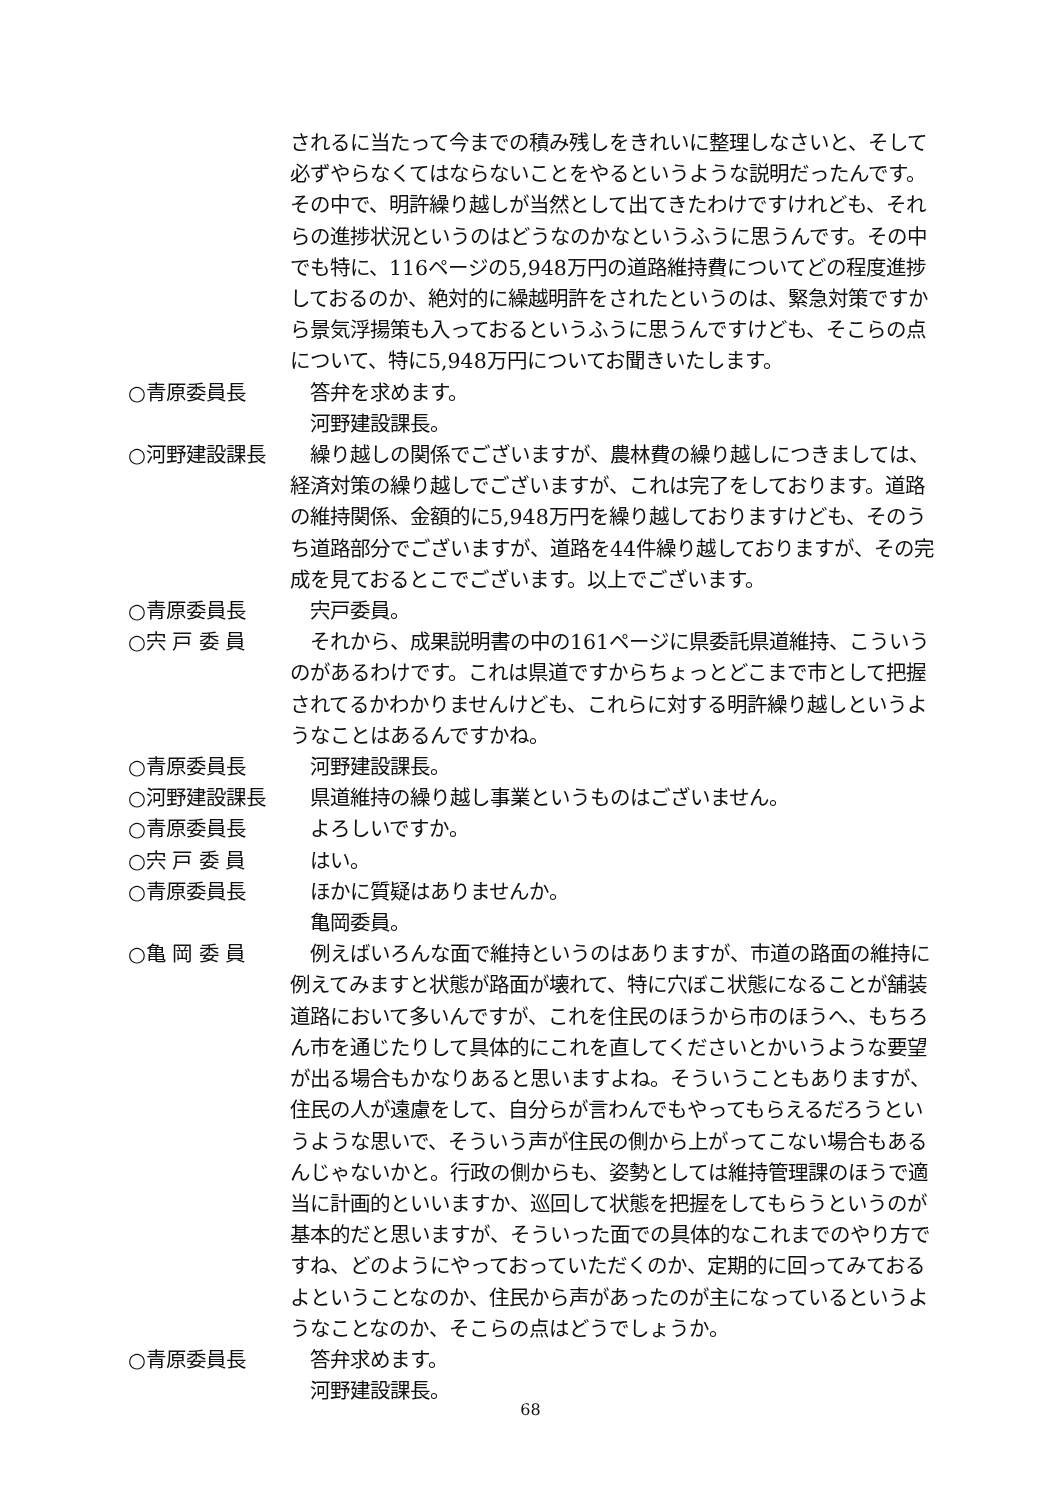されるに当たって今までの積み残しをきれいに整理しなさいと、そして必ずやらなくてはならないことをやるというような説明だったんです。その中で、明許繰り越しが当然として出てきたわけですけれども、それらの進捗状況というのはどうなのかなというふうに思うんです。その中でも特に、116ページの5,948万円の道路維持費についてどの程度進捗しておるのか、絶対的に繰越明許をされたというのは、緊急対策ですから景気浮揚策も入っておるというふうに思うんですけども、そこらの点について、特に5,948万円についてお聞きいたします。
○青原委員長 　答弁を求めます。
　河野建設課長。
○河野建設課長 　繰り越しの関係でございますが、農林費の繰り越しにつきましては、経済対策の繰り越しでございますが、これは完了をしております。道路の維持関係、金額的に5,948万円を繰り越しておりますけども、そのうち道路部分でございますが、道路を44件繰り越しておりますが、その完成を見ておるとこでございます。以上でございます。
○青原委員長 　宍戸委員。
○宍 戸 委 員 　それから、成果説明書の中の161ページに県委託県道維持、こういうのがあるわけです。これは県道ですからちょっとどこまで市として把握されてるかわかりませんけども、これらに対する明許繰り越しというようなことはあるんですかね。
○青原委員長 　河野建設課長。
○河野建設課長 　県道維持の繰り越し事業というものはございません。
○青原委員長 　よろしいですか。
○宍 戸 委 員 　はい。
○青原委員長 　ほかに質疑はありませんか。
　亀岡委員。
○亀 岡 委 員 　例えばいろんな面で維持というのはありますが、市道の路面の維持に例えてみますと状態が路面が壊れて、特に穴ぼこ状態になることが舗装道路において多いんですが、これを住民のほうから市のほうへ、もちろん市を通じたりして具体的にこれを直してくださいとかいうような要望が出る場合もかなりあると思いますよね。そういうこともありますが、住民の人が遠慮をして、自分らが言わんでもやってもらえるだろうというような思いで、そういう声が住民の側から上がってこない場合もあるんじゃないかと。行政の側からも、姿勢としては維持管理課のほうで適当に計画的といいますか、巡回して状態を把握をしてもらうというのが基本的だと思いますが、そういった面での具体的なこれまでのやり方ですね、どのようにやっておっていただくのか、定期的に回ってみておるよということなのか、住民から声があったのが主になっているというようなことなのか、そこらの点はどうでしょうか。
○青原委員長 　答弁求めます。
　河野建設課長。
68